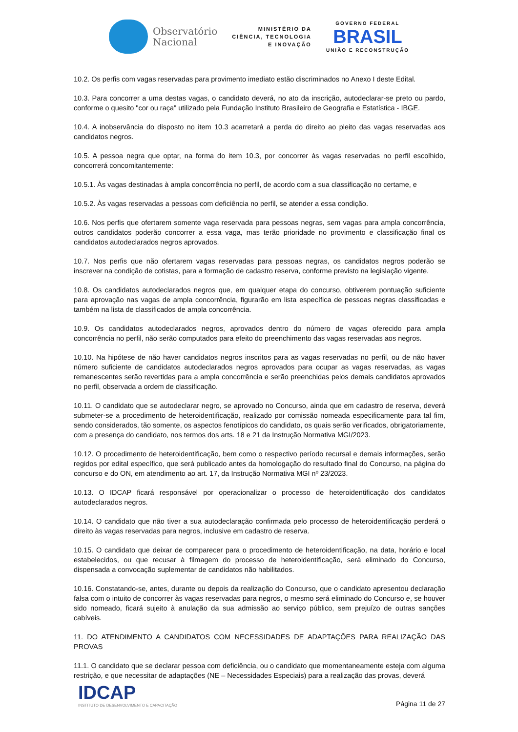Observatório
Nacional
MINISTÉRIO DA
CIÊNCIA, TECNOLOGIA
E INOVAÇÃO
GOVERNO FEDERAL
BRASIL
UNIÃO E RECONSTRUÇÃO
10.2. Os perfis com vagas reservadas para provimento imediato estão discriminados no Anexo I deste Edital.
10.3. Para concorrer a uma destas vagas, o candidato deverá, no ato da inscrição, autodeclarar-se preto ou pardo, conforme o quesito "cor ou raça" utilizado pela Fundação Instituto Brasileiro de Geografia e Estatística - IBGE.
10.4. A inobservância do disposto no item 10.3 acarretará a perda do direito ao pleito das vagas reservadas aos candidatos negros.
10.5. A pessoa negra que optar, na forma do item 10.3, por concorrer às vagas reservadas no perfil escolhido, concorrerá concomitantemente:
10.5.1. Às vagas destinadas à ampla concorrência no perfil, de acordo com a sua classificação no certame, e
10.5.2. Às vagas reservadas a pessoas com deficiência no perfil, se atender a essa condição.
10.6. Nos perfis que ofertarem somente vaga reservada para pessoas negras, sem vagas para ampla concorrência, outros candidatos poderão concorrer a essa vaga, mas terão prioridade no provimento e classificação final os candidatos autodeclarados negros aprovados.
10.7. Nos perfis que não ofertarem vagas reservadas para pessoas negras, os candidatos negros poderão se inscrever na condição de cotistas, para a formação de cadastro reserva, conforme previsto na legislação vigente.
10.8. Os candidatos autodeclarados negros que, em qualquer etapa do concurso, obtiverem pontuação suficiente para aprovação nas vagas de ampla concorrência, figurarão em lista específica de pessoas negras classificadas e também na lista de classificados de ampla concorrência.
10.9. Os candidatos autodeclarados negros, aprovados dentro do número de vagas oferecido para ampla concorrência no perfil, não serão computados para efeito do preenchimento das vagas reservadas aos negros.
10.10. Na hipótese de não haver candidatos negros inscritos para as vagas reservadas no perfil, ou de não haver número suficiente de candidatos autodeclarados negros aprovados para ocupar as vagas reservadas, as vagas remanescentes serão revertidas para a ampla concorrência e serão preenchidas pelos demais candidatos aprovados no perfil, observada a ordem de classificação.
10.11. O candidato que se autodeclarar negro, se aprovado no Concurso, ainda que em cadastro de reserva, deverá submeter-se a procedimento de heteroidentificação, realizado por comissão nomeada especificamente para tal fim, sendo considerados, tão somente, os aspectos fenotípicos do candidato, os quais serão verificados, obrigatoriamente, com a presença do candidato, nos termos dos arts. 18 e 21 da Instrução Normativa MGI/2023.
10.12. O procedimento de heteroidentificação, bem como o respectivo período recursal e demais informações, serão regidos por edital específico, que será publicado antes da homologação do resultado final do Concurso, na página do concurso e do ON, em atendimento ao art. 17, da Instrução Normativa MGI nº 23/2023.
10.13. O IDCAP ficará responsável por operacionalizar o processo de heteroidentificação dos candidatos autodeclarados negros.
10.14. O candidato que não tiver a sua autodeclaração confirmada pelo processo de heteroidentificação perderá o direito às vagas reservadas para negros, inclusive em cadastro de reserva.
10.15. O candidato que deixar de comparecer para o procedimento de heteroidentificação, na data, horário e local estabelecidos, ou que recusar à filmagem do processo de heteroidentificação, será eliminado do Concurso, dispensada a convocação suplementar de candidatos não habilitados.
10.16. Constatando-se, antes, durante ou depois da realização do Concurso, que o candidato apresentou declaração falsa com o intuito de concorrer às vagas reservadas para negros, o mesmo será eliminado do Concurso e, se houver sido nomeado, ficará sujeito à anulação da sua admissão ao serviço público, sem prejuízo de outras sanções cabíveis.
11. DO ATENDIMENTO A CANDIDATOS COM NECESSIDADES DE ADAPTAÇÕES PARA REALIZAÇÃO DAS PROVAS
11.1. O candidato que se declarar pessoa com deficiência, ou o candidato que momentaneamente esteja com alguma restrição, e que necessitar de adaptações (NE – Necessidades Especiais) para a realização das provas, deverá
IDCAP
INSTITUTO DE DESENVOLVIMENTO E CAPACITAÇÃO
Página 11 de 27